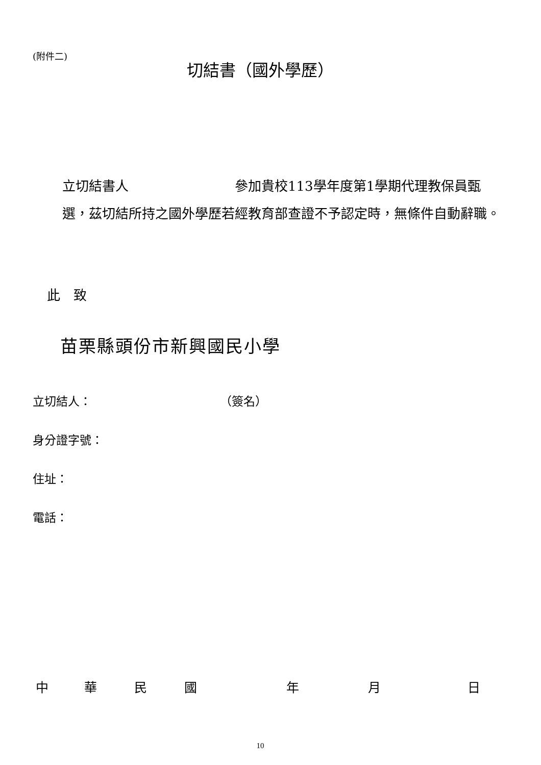(附件二)
切結書（國外學歷）
立切結書人　　　　　　　　參加貴校113學年度第1學期代理教保員甄選，茲切結所持之國外學歷若經教育部查證不予認定時，無條件自動辭職。
此　致
苗栗縣頭份市新興國民小學
立切結人： （簽名）
身分證字號：
住址：
電話：
中 華 民 國 年 月 日
10